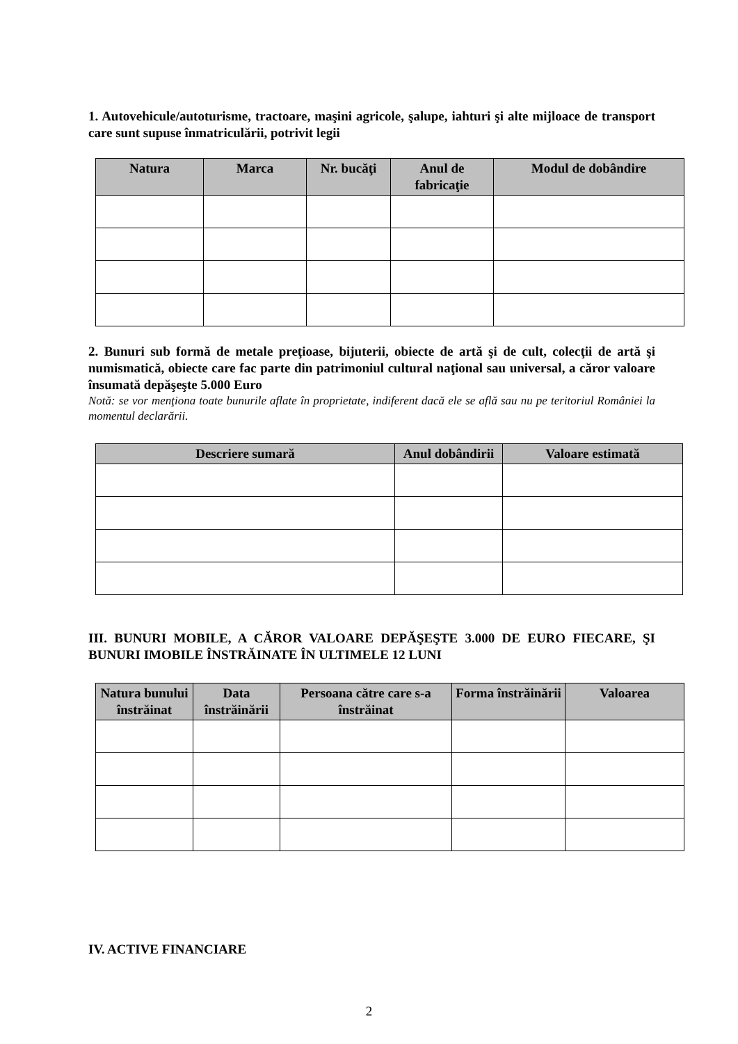1. Autovehicule/autoturisme, tractoare, maşini agricole, şalupe, iahturi şi alte mijloace de transport care sunt supuse înmatriculării, potrivit legii
| Natura | Marca | Nr. bucăţi | Anul de fabricaţie | Modul de dobândire |
| --- | --- | --- | --- | --- |
2. Bunuri sub formă de metale preţioase, bijuterii, obiecte de artă şi de cult, colecţii de artă şi numismatică, obiecte care fac parte din patrimoniul cultural naţional sau universal, a căror valoare însumată depăşeşte 5.000 Euro
Notă: se vor menţiona toate bunurile aflate în proprietate, indiferent dacă ele se află sau nu pe teritoriul României la momentul declarării.
| Descriere sumară | Anul dobândirii | Valoare estimată |
| --- | --- | --- |
III. BUNURI MOBILE, A CĂROR VALOARE DEPĂŞEŞTE 3.000 DE EURO FIECARE, ŞI BUNURI IMOBILE ÎNSTRĂINATE ÎN ULTIMELE 12 LUNI
| Natura bunului înstrăinat | Data înstrăinării | Persoana către care s-a înstrăinat | Forma înstrăinării | Valoarea |
| --- | --- | --- | --- | --- |
IV. ACTIVE FINANCIARE
2